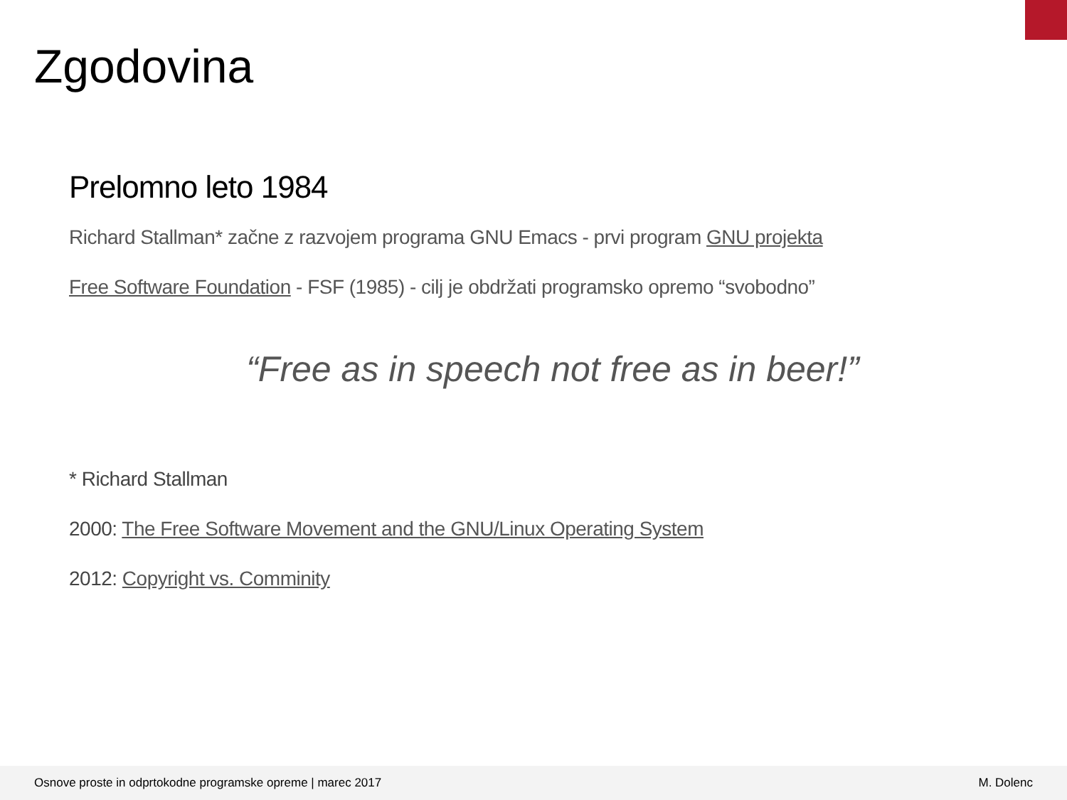Zgodovina
Prelomno leto 1984
Richard Stallman* začne z razvojem programa GNU Emacs - prvi program GNU projekta
Free Software Foundation - FSF (1985) - cilj je obdržati programsko opremo “svobodno”
“Free as in speech not free as in beer!”
* Richard Stallman
2000: The Free Software Movement and the GNU/Linux Operating System
2012: Copyright vs. Comminity
Osnove proste in odprtokodne programske opreme | marec 2017 M. Dolenc